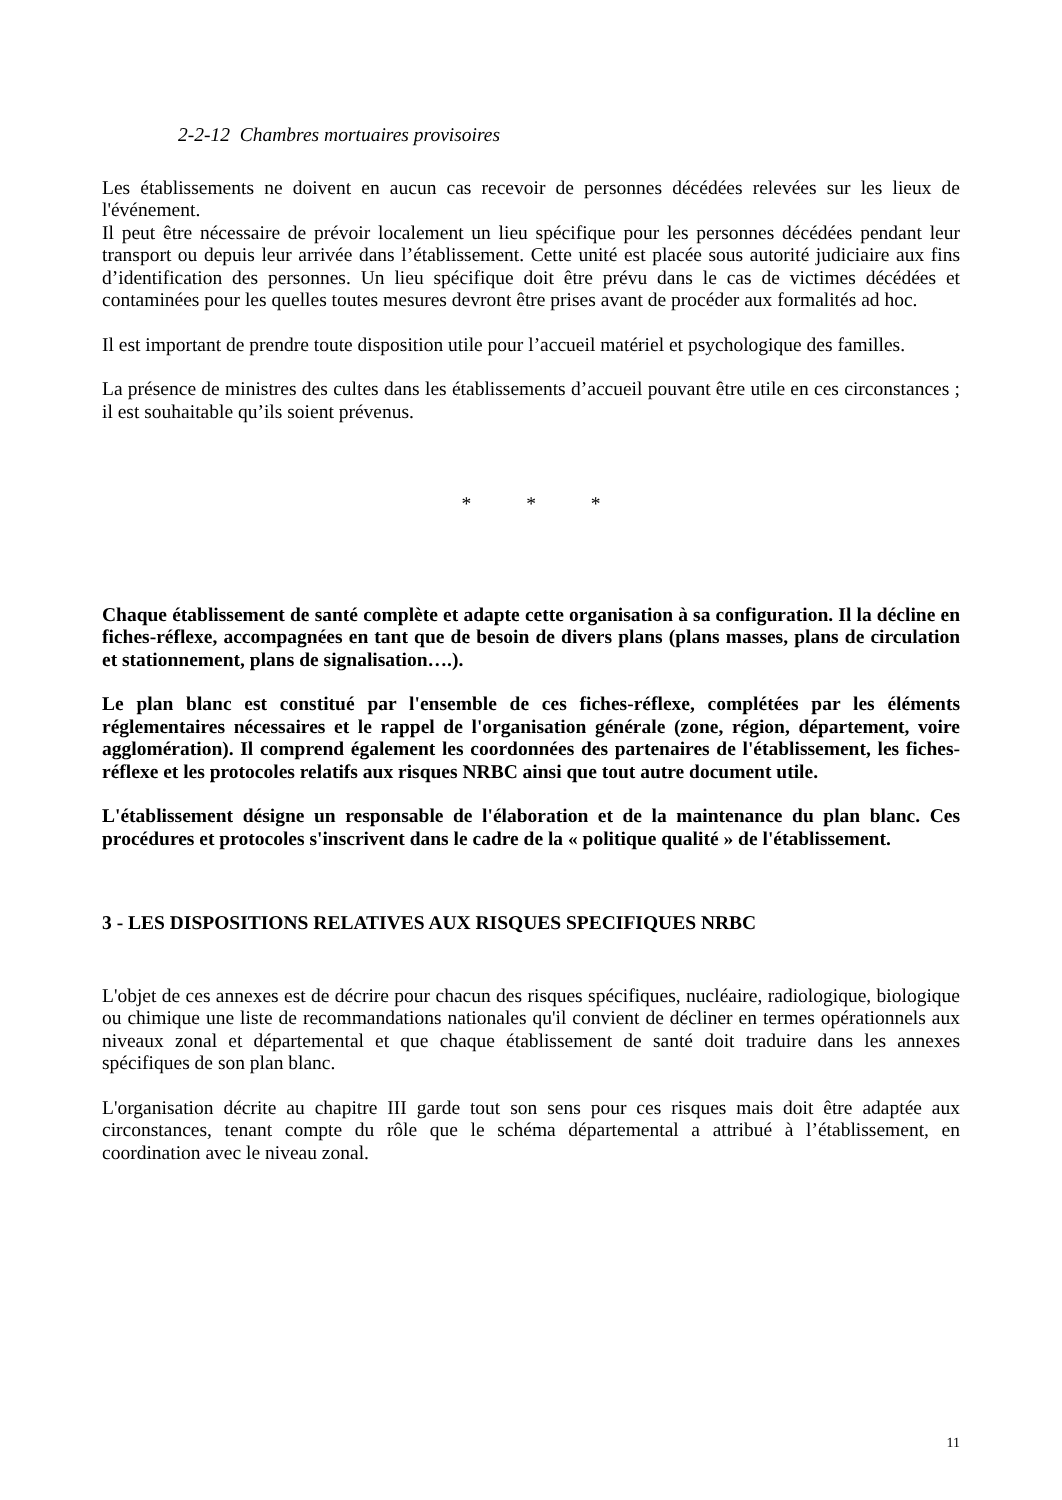2-2-12 Chambres mortuaires provisoires
Les établissements ne doivent en aucun cas recevoir de personnes décédées relevées sur les lieux de l'événement.
Il peut être nécessaire de prévoir localement un lieu spécifique pour les personnes décédées pendant leur transport ou depuis leur arrivée dans l’établissement. Cette unité est placée sous autorité judiciaire aux fins d’identification des personnes. Un lieu spécifique doit être prévu dans le cas de victimes décédées et contaminées pour les quelles toutes mesures devront être prises avant de procéder aux formalités ad hoc.
Il est important de prendre toute disposition utile pour l’accueil matériel et psychologique des familles.
La présence de ministres des cultes dans les établissements d’accueil pouvant être utile en ces circonstances ; il est souhaitable qu’ils soient prévenus.
* * *
Chaque établissement de santé complète et adapte cette organisation à sa configuration. Il la décline en fiches-réflexe, accompagnées en tant que de besoin de divers plans (plans masses, plans de circulation et stationnement, plans de signalisation….).
Le plan blanc est constitué par l'ensemble de ces fiches-réflexe, complétées par les éléments réglementaires nécessaires et le rappel de l'organisation générale (zone, région, département, voire agglomération). Il comprend également les coordonnées des partenaires de l'établissement, les fiches-réflexe et les protocoles relatifs aux risques NRBC ainsi que tout autre document utile.
L'établissement désigne un responsable de l'élaboration et de la maintenance du plan blanc. Ces procédures et protocoles s'inscrivent dans le cadre de la « politique qualité » de l'établissement.
3 - LES DISPOSITIONS RELATIVES AUX RISQUES SPECIFIQUES NRBC
L'objet de ces annexes est de décrire pour chacun des risques spécifiques, nucléaire, radiologique, biologique ou chimique une liste de recommandations nationales qu'il convient de décliner en termes opérationnels aux niveaux zonal et départemental et que chaque établissement de santé doit traduire dans les annexes spécifiques de son plan blanc.
L'organisation décrite au chapitre III garde tout son sens pour ces risques mais doit être adaptée aux circonstances, tenant compte du rôle que le schéma départemental a attribué à l’établissement, en coordination avec le niveau zonal.
11